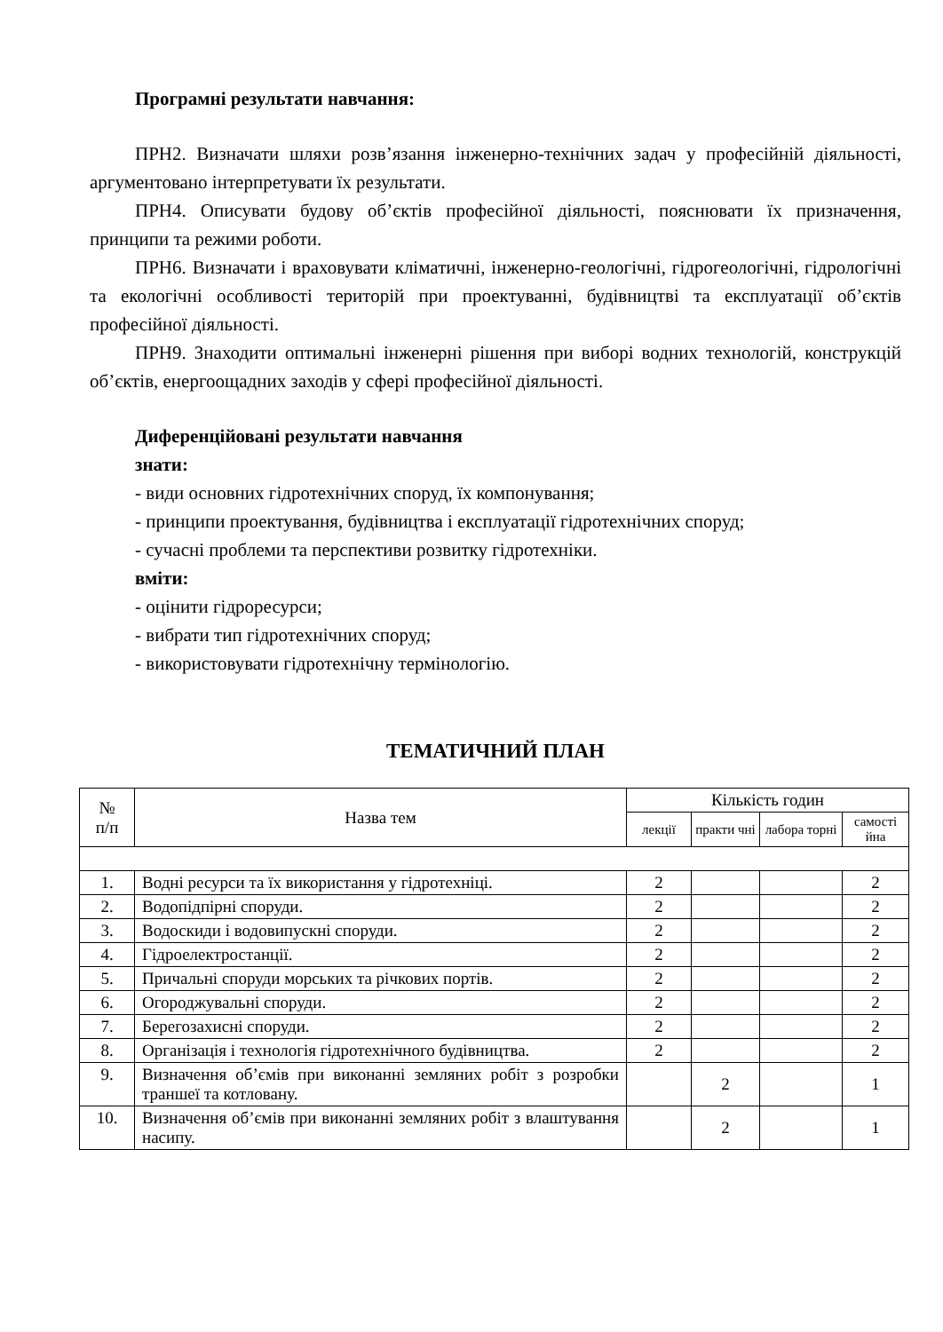Програмні результати навчання:
ПРН2. Визначати шляхи розв’язання інженерно-технічних задач у професійній діяльності, аргументовано інтерпретувати їх результати.
ПРН4. Описувати будову об’єктів професійної діяльності, пояснювати їх призначення, принципи та режими роботи.
ПРН6. Визначати і враховувати кліматичні, інженерно-геологічні, гідрогеологічні, гідрологічні та екологічні особливості територій при проектуванні, будівництві та експлуатації об’єктів професійної діяльності.
ПРН9. Знаходити оптимальні інженерні рішення при виборі водних технологій, конструкцій об’єктів, енергоощадних заходів у сфері професійної діяльності.
Диференційовані результати навчання
знати:
- види основних гідротехнічних споруд, їх компонування;
- принципи проектування, будівництва і експлуатації гідротехнічних споруд;
- сучасні проблеми та перспективи розвитку гідротехніки.
вміти:
- оцінити гідроресурси;
- вибрати тип гідротехнічних споруд;
- використовувати гідротехнічну термінологію.
ТЕМАТИЧНИЙ ПЛАН
| № п/п | Назва тем | Кількість годин | | | |
| --- | --- | --- | --- | --- | --- |
| | | лекції | практи чні | лабора торні | самості йна |
| 1. | Водні ресурси та їх використання у гідротехніці. | 2 | | | 2 |
| 2. | Водопідпірні споруди. | 2 | | | 2 |
| 3. | Водоскиди і водовипускні споруди. | 2 | | | 2 |
| 4. | Гідроелектростанції. | 2 | | | 2 |
| 5. | Причальні споруди морських та річкових портів. | 2 | | | 2 |
| 6. | Огороджувальні споруди. | 2 | | | 2 |
| 7. | Берегозахисні споруди. | 2 | | | 2 |
| 8. | Організація і технологія гідротехнічного будівництва. | 2 | | | 2 |
| 9. | Визначення об’ємів при виконанні земляних робіт з розробки траншеї та котловану. | | 2 | | 1 |
| 10. | Визначення об’ємів при виконанні земляних робіт з влаштування насипу. | | 2 | | 1 |